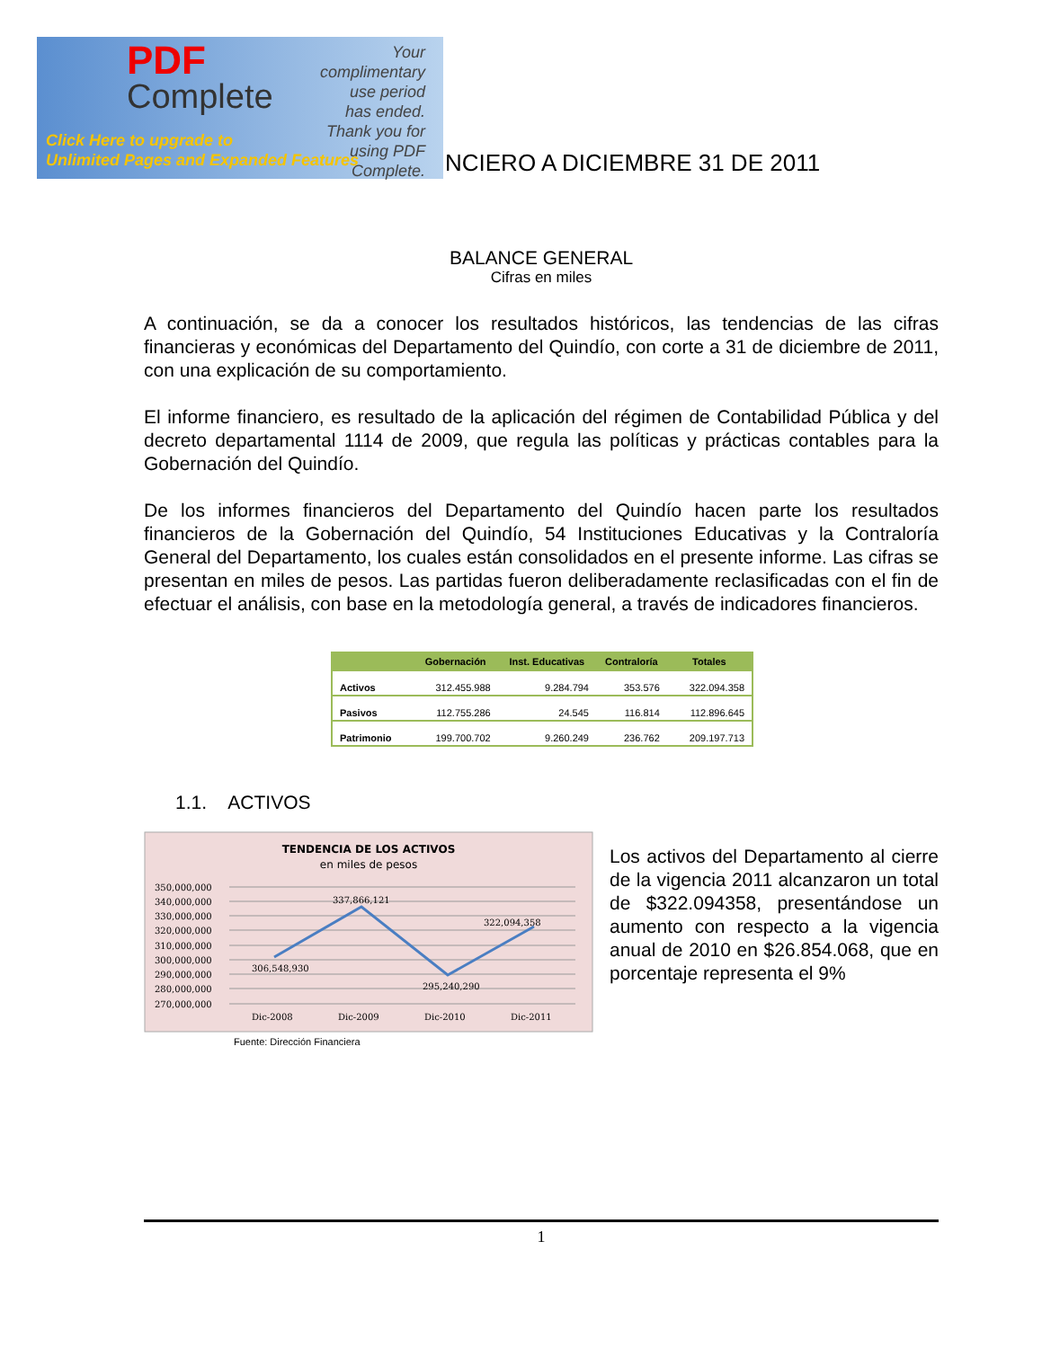PDF
Complete
Your complimentary use period has ended. Thank you for using PDF Complete.
Click Here to upgrade to
Unlimited Pages and Expanded Features
NCIERO A DICIEMBRE 31 DE 2011
BALANCE GENERAL
Cifras en miles
A continuación, se da a conocer los resultados históricos, las tendencias de las cifras financieras y económicas del Departamento del Quindío, con corte a 31 de diciembre de 2011, con una explicación de su comportamiento.
El informe financiero, es resultado de la aplicación del régimen de Contabilidad Pública y del decreto departamental 1114 de 2009, que regula las políticas y prácticas contables para la Gobernación del Quindío.
De los informes financieros del Departamento del Quindío hacen parte los resultados financieros de la Gobernación del Quindío, 54 Instituciones Educativas y la Contraloría General del Departamento, los cuales están consolidados en el presente informe. Las cifras se presentan en miles de pesos. Las partidas fueron deliberadamente reclasificadas con el fin de efectuar el análisis, con base en la metodología general, a través de indicadores financieros.
| | Gobernación | Inst. Educativas | Contraloría | Totales |
| --- | --- | --- | --- | --- |
| Activos | 312.455.988 | 9.284.794 | 353.576 | 322.094.358 |
| Pasivos | 112.755.286 | 24.545 | 116.814 | 112.896.645 |
| Patrimonio | 199.700.702 | 9.260.249 | 236.762 | 209.197.713 |
1.1. ACTIVOS
TENDENCIA DE LOS ACTIVOS
en miles de pesos
350,000,000
340,000,000
330,000,000
320,000,000
310,000,000
300,000,000
290,000,000
280,000,000
270,000,000
306,548,930
337,866,121
295,240,290
322,094,358
Dic-2008
Dic-2009
Dic-2010
Dic-2011
Fuente: Dirección Financiera
Los activos del Departamento al cierre de la vigencia 2011 alcanzaron un total de $322.094358, presentándose un aumento con respecto a la vigencia anual de 2010 en $26.854.068, que en porcentaje representa el 9%
1